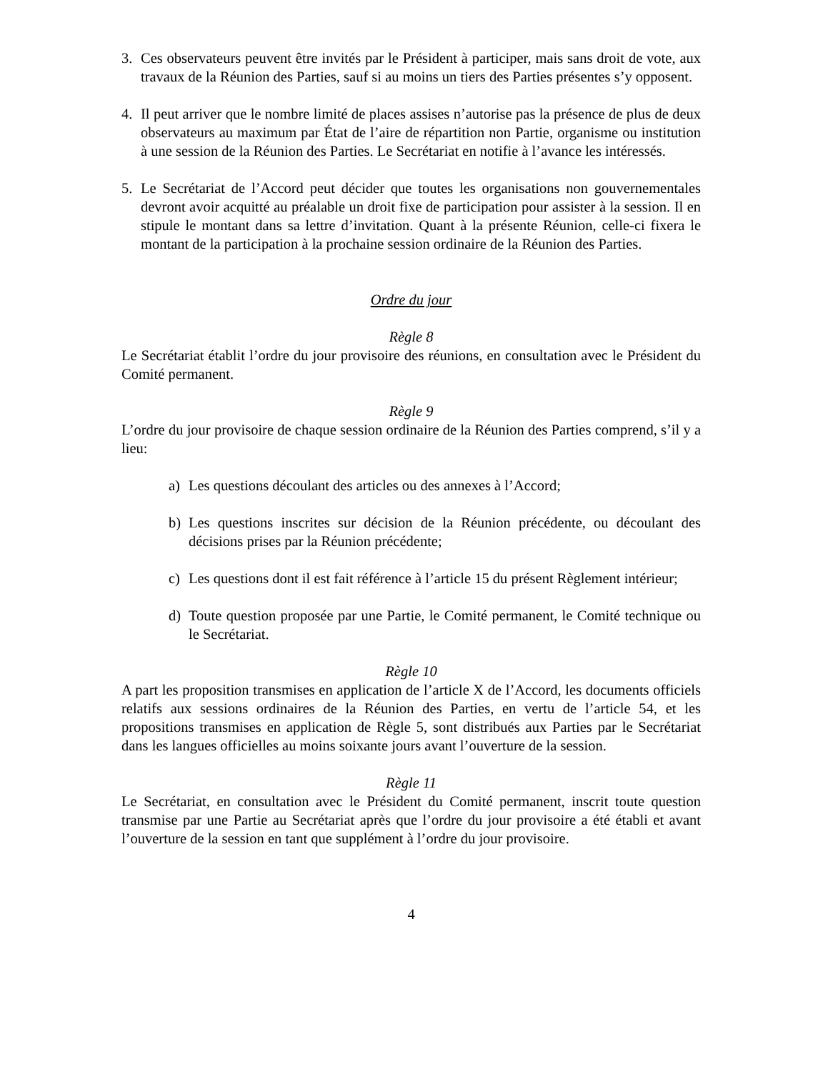3. Ces observateurs peuvent être invités par le Président à participer, mais sans droit de vote, aux travaux de la Réunion des Parties, sauf si au moins un tiers des Parties présentes s’y opposent.
4. Il peut arriver que le nombre limité de places assises n’autorise pas la présence de plus de deux observateurs au maximum par État de l’aire de répartition non Partie, organisme ou institution à une session de la Réunion des Parties. Le Secrétariat en notifie à l’avance les intéressés.
5. Le Secrétariat de l’Accord peut décider que toutes les organisations non gouvernementales devront avoir acquitté au préalable un droit fixe de participation pour assister à la session. Il en stipule le montant dans sa lettre d’invitation. Quant à la présente Réunion, celle-ci fixera le montant de la participation à la prochaine session ordinaire de la Réunion des Parties.
Ordre du jour
Règle 8
Le Secrétariat établit l’ordre du jour provisoire des réunions, en consultation avec le Président du Comité permanent.
Règle 9
L’ordre du jour provisoire de chaque session ordinaire de la Réunion des Parties comprend, s’il y a lieu:
a) Les questions découlant des articles ou des annexes à l’Accord;
b) Les questions inscrites sur décision de la Réunion précédente, ou découlant des décisions prises par la Réunion précédente;
c) Les questions dont il est fait référence à l’article 15 du présent Règlement intérieur;
d) Toute question proposée par une Partie, le Comité permanent, le Comité technique ou le Secrétariat.
Règle 10
A part les proposition transmises en application de l’article X de l’Accord, les documents officiels relatifs aux sessions ordinaires de la Réunion des Parties, en vertu de l’article 54, et les propositions transmises en application de Règle 5, sont distribués aux Parties par le Secrétariat dans les langues officielles au moins soixante jours avant l’ouverture de la session.
Règle 11
Le Secrétariat, en consultation avec le Président du Comité permanent, inscrit toute question transmise par une Partie au Secrétariat après que l’ordre du jour provisoire a été établi et avant l’ouverture de la session en tant que supplément à l’ordre du jour provisoire.
4